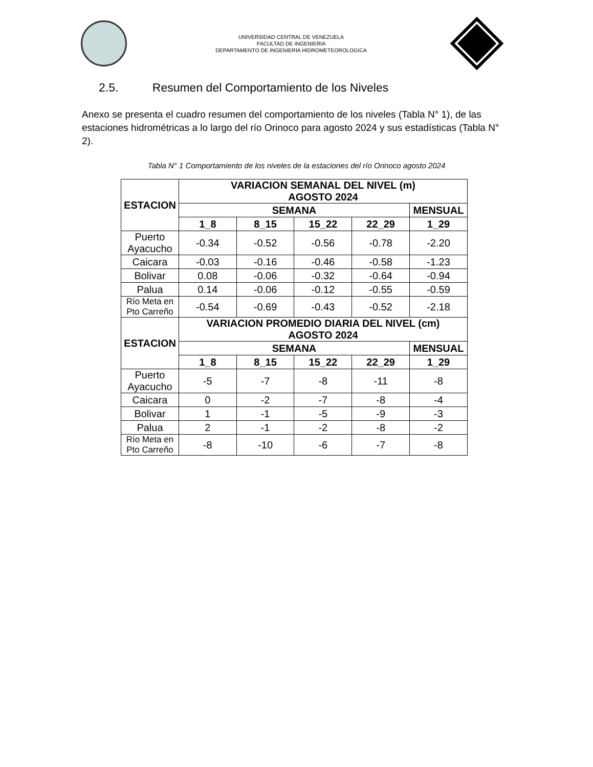UNIVERSIDAD CENTRAL DE VENEZUELA
FACULTAD DE INGENIERIA
DEPARTAMENTO DE INGENIERIA HIDROMETEOROLOGICA
2.5. Resumen del Comportamiento de los Niveles
Anexo se presenta el cuadro resumen del comportamiento de los niveles (Tabla N° 1), de las estaciones hidrométricas a lo largo del río Orinoco para agosto 2024 y sus estadísticas (Tabla N° 2).
Tabla N° 1 Comportamiento de los niveles de la estaciones del río Orinoco agosto 2024
| ESTACION | VARIACION SEMANAL DEL NIVEL (m) AGOSTO 2024 | | | | |
| --- | --- | --- | --- | --- | --- |
| | SEMANA | | | | MENSUAL |
| | 1_8 | 8_15 | 15_22 | 22_29 | 1_29 |
| Puerto Ayacucho | -0.34 | -0.52 | -0.56 | -0.78 | -2.20 |
| Caicara | -0.03 | -0.16 | -0.46 | -0.58 | -1.23 |
| Bolivar | 0.08 | -0.06 | -0.32 | -0.64 | -0.94 |
| Palua | 0.14 | -0.06 | -0.12 | -0.55 | -0.59 |
| Río Meta en Pto Carreño | -0.54 | -0.69 | -0.43 | -0.52 | -2.18 |
| ESTACION | VARIACION PROMEDIO DIARIA DEL NIVEL (cm) AGOSTO 2024 | | | | |
| | SEMANA | | | | MENSUAL |
| | 1_8 | 8_15 | 15_22 | 22_29 | 1_29 |
| Puerto Ayacucho | -5 | -7 | -8 | -11 | -8 |
| Caicara | 0 | -2 | -7 | -8 | -4 |
| Bolivar | 1 | -1 | -5 | -9 | -3 |
| Palua | 2 | -1 | -2 | -8 | -2 |
| Río Meta en Pto Carreño | -8 | -10 | -6 | -7 | -8 |